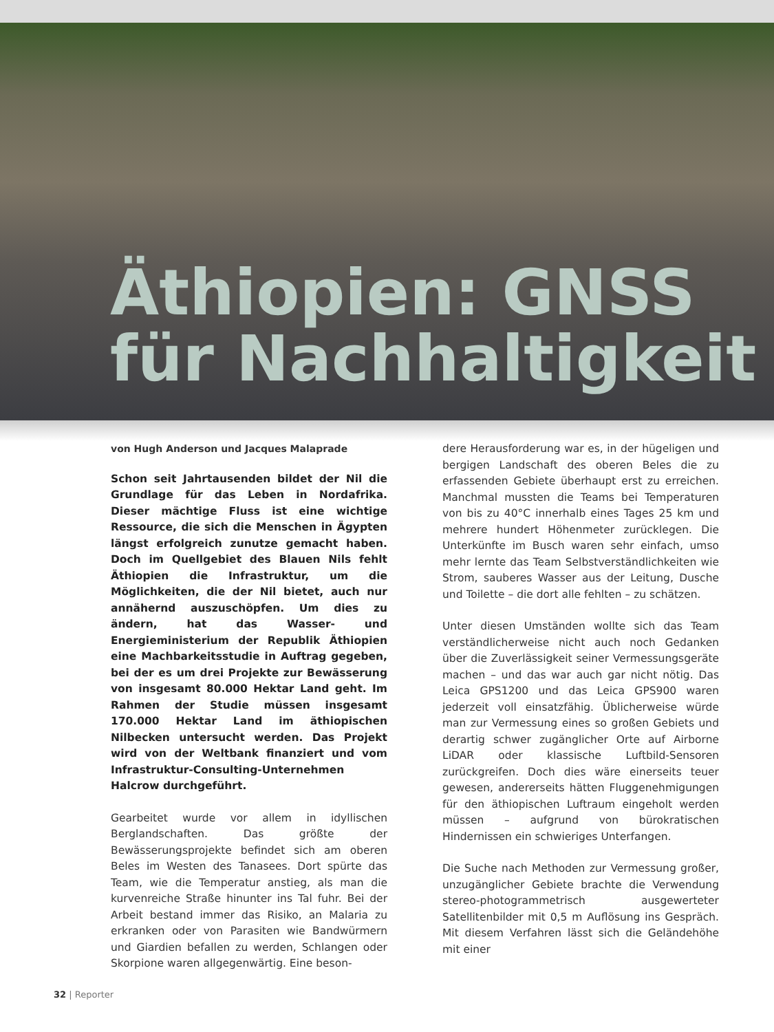Äthiopien: GNSS
für Nachhaltigkeit
von Hugh Anderson und Jacques Malaprade
Schon seit Jahrtausenden bildet der Nil die Grundlage für das Leben in Nordafrika. Dieser mächtige Fluss ist eine wichtige Ressource, die sich die Menschen in Ägypten längst erfolgreich zunutze gemacht haben. Doch im Quellgebiet des Blauen Nils fehlt Äthiopien die Infrastruktur, um die Möglichkeiten, die der Nil bietet, auch nur annähernd auszuschöpfen. Um dies zu ändern, hat das Wasser- und Energieministerium der Republik Äthiopien eine Machbarkeitsstudie in Auftrag gegeben, bei der es um drei Projekte zur Bewässerung von insgesamt 80.000 Hektar Land geht. Im Rahmen der Studie müssen insgesamt 170.000 Hektar Land im äthiopischen Nilbecken untersucht werden. Das Projekt wird von der Weltbank finanziert und vom Infrastruktur-Consulting-Unternehmen Halcrow durchgeführt.
Gearbeitet wurde vor allem in idyllischen Berglandschaften. Das größte der Bewässerungsprojekte befindet sich am oberen Beles im Westen des Tanasees. Dort spürte das Team, wie die Temperatur anstieg, als man die kurvenreiche Straße hinunter ins Tal fuhr. Bei der Arbeit bestand immer das Risiko, an Malaria zu erkranken oder von Parasiten wie Bandwürmern und Giardien befallen zu werden, Schlangen oder Skorpione waren allgegenwärtig. Eine beson-
dere Herausforderung war es, in der hügeligen und bergigen Landschaft des oberen Beles die zu erfassenden Gebiete überhaupt erst zu erreichen. Manchmal mussten die Teams bei Temperaturen von bis zu 40°C innerhalb eines Tages 25 km und mehrere hundert Höhenmeter zurücklegen. Die Unterkünfte im Busch waren sehr einfach, umso mehr lernte das Team Selbstverständlichkeiten wie Strom, sauberes Wasser aus der Leitung, Dusche und Toilette – die dort alle fehlten – zu schätzen.
Unter diesen Umständen wollte sich das Team verständlicherweise nicht auch noch Gedanken über die Zuverlässigkeit seiner Vermessungsgeräte machen – und das war auch gar nicht nötig. Das Leica GPS1200 und das Leica GPS900 waren jederzeit voll einsatzfähig. Üblicherweise würde man zur Vermessung eines so großen Gebiets und derartig schwer zugänglicher Orte auf Airborne LiDAR oder klassische Luftbild-Sensoren zurückgreifen. Doch dies wäre einerseits teuer gewesen, andererseits hätten Fluggenehmigungen für den äthiopischen Luftraum eingeholt werden müssen – aufgrund von bürokratischen Hindernissen ein schwieriges Unterfangen.
Die Suche nach Methoden zur Vermessung großer, unzugänglicher Gebiete brachte die Verwendung stereo-photogrammetrisch ausgewerteter Satellitenbilder mit 0,5 m Auflösung ins Gespräch. Mit diesem Verfahren lässt sich die Geländehöhe mit einer
32 | Reporter